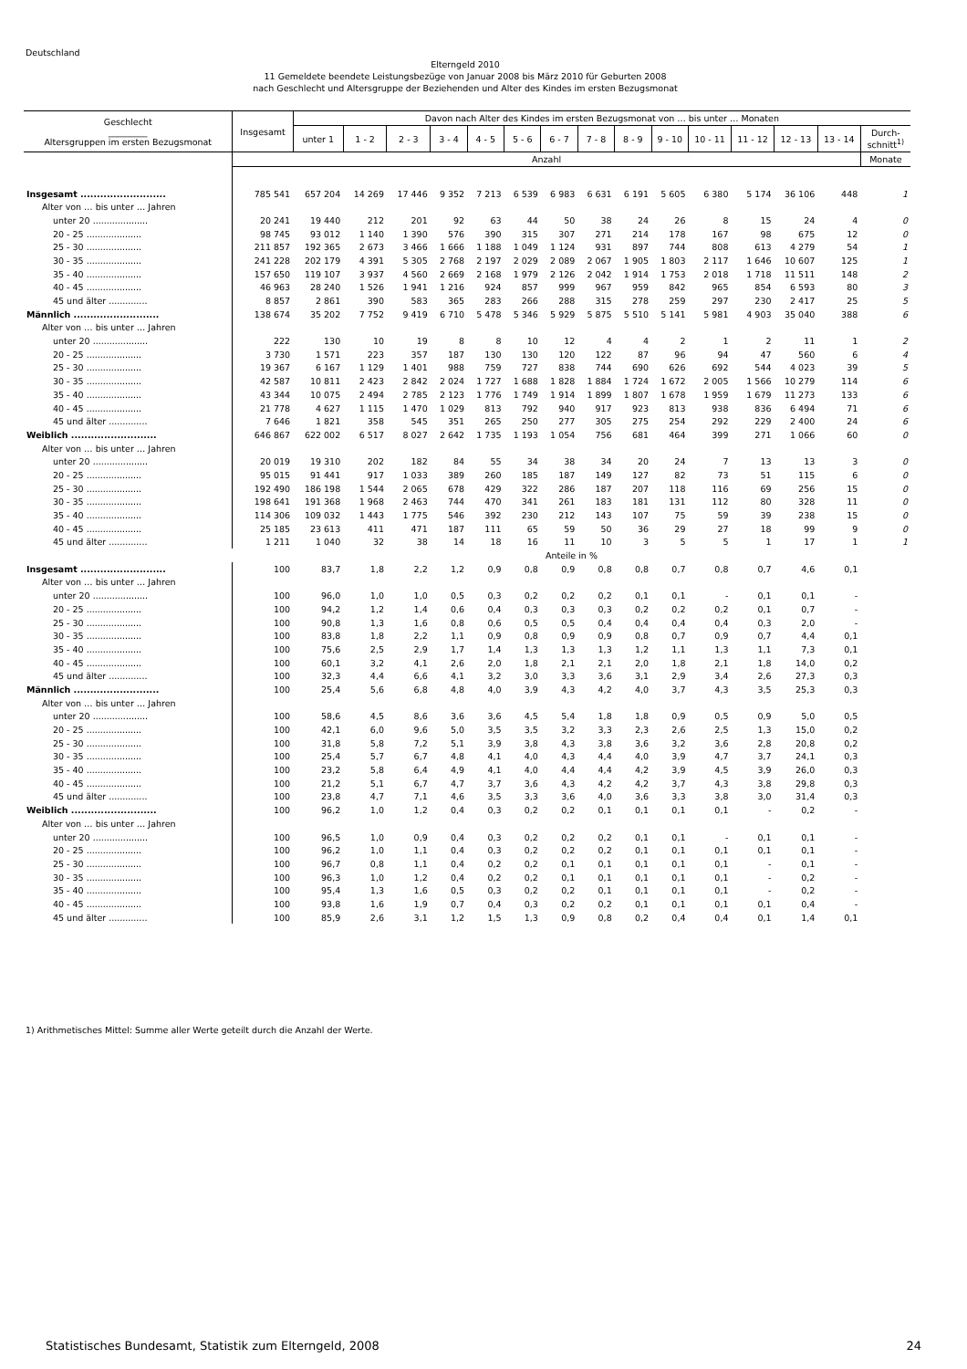Deutschland
Elterngeld 2010
11 Gemeldete beendete Leistungsbezüge von Januar 2008 bis März 2010 für Geburten 2008
nach Geschlecht und Altersgruppe der Beziehenden und Alter des Kindes im ersten Bezugsmonat
| Geschlecht _________ Altersgruppen im ersten Bezugsmonat | Insgesamt | Davon nach Alter des Kindes im ersten Bezugsmonat von … bis unter … Monaten | | | | | | | | | | | | | | |
| --- | --- | --- | --- | --- | --- | --- | --- | --- | --- | --- | --- | --- | --- | --- | --- | --- |
| | | unter 1 | 1 - 2 | 2 - 3 | 3 - 4 | 4 - 5 | 5 - 6 | 6 - 7 | 7 - 8 | 8 - 9 | 9 - 10 | 10 - 11 | 11 - 12 | 12 - 13 | 13 - 14 | Durch- schnitt<sup>1)</sup> |
| | Anzahl | | | | | | | | | | | | | | | Monate |
| Insgesamt .......................... | 785 541 | 657 204 | 14 269 | 17 446 | 9 352 | 7 213 | 6 539 | 6 983 | 6 631 | 6 191 | 5 605 | 6 380 | 5 174 | 36 106 | 448 | 1 |
| Alter von … bis unter … Jahren | | | | | | | | | | | | | | | | |
| unter 20 .................... | 20 241 | 19 440 | 212 | 201 | 92 | 63 | 44 | 50 | 38 | 24 | 26 | 8 | 15 | 24 | 4 | 0 |
| 20 - 25 .................... | 98 745 | 93 012 | 1 140 | 1 390 | 576 | 390 | 315 | 307 | 271 | 214 | 178 | 167 | 98 | 675 | 12 | 0 |
| 25 - 30 .................... | 211 857 | 192 365 | 2 673 | 3 466 | 1 666 | 1 188 | 1 049 | 1 124 | 931 | 897 | 744 | 808 | 613 | 4 279 | 54 | 1 |
| 30 - 35 .................... | 241 228 | 202 179 | 4 391 | 5 305 | 2 768 | 2 197 | 2 029 | 2 089 | 2 067 | 1 905 | 1 803 | 2 117 | 1 646 | 10 607 | 125 | 1 |
| 35 - 40 .................... | 157 650 | 119 107 | 3 937 | 4 560 | 2 669 | 2 168 | 1 979 | 2 126 | 2 042 | 1 914 | 1 753 | 2 018 | 1 718 | 11 511 | 148 | 2 |
| 40 - 45 .................... | 46 963 | 28 240 | 1 526 | 1 941 | 1 216 | 924 | 857 | 999 | 967 | 959 | 842 | 965 | 854 | 6 593 | 80 | 3 |
| 45 und älter .............. | 8 857 | 2 861 | 390 | 583 | 365 | 283 | 266 | 288 | 315 | 278 | 259 | 297 | 230 | 2 417 | 25 | 5 |
| Männlich .......................... | 138 674 | 35 202 | 7 752 | 9 419 | 6 710 | 5 478 | 5 346 | 5 929 | 5 875 | 5 510 | 5 141 | 5 981 | 4 903 | 35 040 | 388 | 6 |
| Alter von … bis unter … Jahren | | | | | | | | | | | | | | | | |
| unter 20 .................... | 222 | 130 | 10 | 19 | 8 | 8 | 10 | 12 | 4 | 4 | 2 | 1 | 2 | 11 | 1 | 2 |
| 20 - 25 .................... | 3 730 | 1 571 | 223 | 357 | 187 | 130 | 130 | 120 | 122 | 87 | 96 | 94 | 47 | 560 | 6 | 4 |
| 25 - 30 .................... | 19 367 | 6 167 | 1 129 | 1 401 | 988 | 759 | 727 | 838 | 744 | 690 | 626 | 692 | 544 | 4 023 | 39 | 5 |
| 30 - 35 .................... | 42 587 | 10 811 | 2 423 | 2 842 | 2 024 | 1 727 | 1 688 | 1 828 | 1 884 | 1 724 | 1 672 | 2 005 | 1 566 | 10 279 | 114 | 6 |
| 35 - 40 .................... | 43 344 | 10 075 | 2 494 | 2 785 | 2 123 | 1 776 | 1 749 | 1 914 | 1 899 | 1 807 | 1 678 | 1 959 | 1 679 | 11 273 | 133 | 6 |
| 40 - 45 .................... | 21 778 | 4 627 | 1 115 | 1 470 | 1 029 | 813 | 792 | 940 | 917 | 923 | 813 | 938 | 836 | 6 494 | 71 | 6 |
| 45 und älter .............. | 7 646 | 1 821 | 358 | 545 | 351 | 265 | 250 | 277 | 305 | 275 | 254 | 292 | 229 | 2 400 | 24 | 6 |
| Weiblich .......................... | 646 867 | 622 002 | 6 517 | 8 027 | 2 642 | 1 735 | 1 193 | 1 054 | 756 | 681 | 464 | 399 | 271 | 1 066 | 60 | 0 |
| Alter von … bis unter … Jahren | | | | | | | | | | | | | | | | |
| unter 20 .................... | 20 019 | 19 310 | 202 | 182 | 84 | 55 | 34 | 38 | 34 | 20 | 24 | 7 | 13 | 13 | 3 | 0 |
| 20 - 25 .................... | 95 015 | 91 441 | 917 | 1 033 | 389 | 260 | 185 | 187 | 149 | 127 | 82 | 73 | 51 | 115 | 6 | 0 |
| 25 - 30 .................... | 192 490 | 186 198 | 1 544 | 2 065 | 678 | 429 | 322 | 286 | 187 | 207 | 118 | 116 | 69 | 256 | 15 | 0 |
| 30 - 35 .................... | 198 641 | 191 368 | 1 968 | 2 463 | 744 | 470 | 341 | 261 | 183 | 181 | 131 | 112 | 80 | 328 | 11 | 0 |
| 35 - 40 .................... | 114 306 | 109 032 | 1 443 | 1 775 | 546 | 392 | 230 | 212 | 143 | 107 | 75 | 59 | 39 | 238 | 15 | 0 |
| 40 - 45 .................... | 25 185 | 23 613 | 411 | 471 | 187 | 111 | 65 | 59 | 50 | 36 | 29 | 27 | 18 | 99 | 9 | 0 |
| 45 und älter .............. | 1 211 | 1 040 | 32 | 38 | 14 | 18 | 16 | 11 | 10 | 3 | 5 | 5 | 1 | 17 | 1 | 1 |
| | Anteile in % | | | | | | | | | | | | | | | |
| Insgesamt .......................... | 100 | 83,7 | 1,8 | 2,2 | 1,2 | 0,9 | 0,8 | 0,9 | 0,8 | 0,8 | 0,7 | 0,8 | 0,7 | 4,6 | 0,1 | |
| Alter von … bis unter … Jahren | | | | | | | | | | | | | | | | |
| unter 20 .................... | 100 | 96,0 | 1,0 | 1,0 | 0,5 | 0,3 | 0,2 | 0,2 | 0,2 | 0,1 | 0,1 | - | 0,1 | 0,1 | - | |
| 20 - 25 .................... | 100 | 94,2 | 1,2 | 1,4 | 0,6 | 0,4 | 0,3 | 0,3 | 0,3 | 0,2 | 0,2 | 0,2 | 0,1 | 0,7 | - | |
| 25 - 30 .................... | 100 | 90,8 | 1,3 | 1,6 | 0,8 | 0,6 | 0,5 | 0,5 | 0,4 | 0,4 | 0,4 | 0,4 | 0,3 | 2,0 | - | |
| 30 - 35 .................... | 100 | 83,8 | 1,8 | 2,2 | 1,1 | 0,9 | 0,8 | 0,9 | 0,9 | 0,8 | 0,7 | 0,9 | 0,7 | 4,4 | 0,1 | |
| 35 - 40 .................... | 100 | 75,6 | 2,5 | 2,9 | 1,7 | 1,4 | 1,3 | 1,3 | 1,3 | 1,2 | 1,1 | 1,3 | 1,1 | 7,3 | 0,1 | |
| 40 - 45 .................... | 100 | 60,1 | 3,2 | 4,1 | 2,6 | 2,0 | 1,8 | 2,1 | 2,1 | 2,0 | 1,8 | 2,1 | 1,8 | 14,0 | 0,2 | |
| 45 und älter .............. | 100 | 32,3 | 4,4 | 6,6 | 4,1 | 3,2 | 3,0 | 3,3 | 3,6 | 3,1 | 2,9 | 3,4 | 2,6 | 27,3 | 0,3 | |
| Männlich .......................... | 100 | 25,4 | 5,6 | 6,8 | 4,8 | 4,0 | 3,9 | 4,3 | 4,2 | 4,0 | 3,7 | 4,3 | 3,5 | 25,3 | 0,3 | |
| Alter von … bis unter … Jahren | | | | | | | | | | | | | | | | |
| unter 20 .................... | 100 | 58,6 | 4,5 | 8,6 | 3,6 | 3,6 | 4,5 | 5,4 | 1,8 | 1,8 | 0,9 | 0,5 | 0,9 | 5,0 | 0,5 | |
| 20 - 25 .................... | 100 | 42,1 | 6,0 | 9,6 | 5,0 | 3,5 | 3,5 | 3,2 | 3,3 | 2,3 | 2,6 | 2,5 | 1,3 | 15,0 | 0,2 | |
| 25 - 30 .................... | 100 | 31,8 | 5,8 | 7,2 | 5,1 | 3,9 | 3,8 | 4,3 | 3,8 | 3,6 | 3,2 | 3,6 | 2,8 | 20,8 | 0,2 | |
| 30 - 35 .................... | 100 | 25,4 | 5,7 | 6,7 | 4,8 | 4,1 | 4,0 | 4,3 | 4,4 | 4,0 | 3,9 | 4,7 | 3,7 | 24,1 | 0,3 | |
| 35 - 40 .................... | 100 | 23,2 | 5,8 | 6,4 | 4,9 | 4,1 | 4,0 | 4,4 | 4,4 | 4,2 | 3,9 | 4,5 | 3,9 | 26,0 | 0,3 | |
| 40 - 45 .................... | 100 | 21,2 | 5,1 | 6,7 | 4,7 | 3,7 | 3,6 | 4,3 | 4,2 | 4,2 | 3,7 | 4,3 | 3,8 | 29,8 | 0,3 | |
| 45 und älter .............. | 100 | 23,8 | 4,7 | 7,1 | 4,6 | 3,5 | 3,3 | 3,6 | 4,0 | 3,6 | 3,3 | 3,8 | 3,0 | 31,4 | 0,3 | |
| Weiblich .......................... | 100 | 96,2 | 1,0 | 1,2 | 0,4 | 0,3 | 0,2 | 0,2 | 0,1 | 0,1 | 0,1 | 0,1 | - | 0,2 | - | |
| Alter von … bis unter … Jahren | | | | | | | | | | | | | | | | |
| unter 20 .................... | 100 | 96,5 | 1,0 | 0,9 | 0,4 | 0,3 | 0,2 | 0,2 | 0,2 | 0,1 | 0,1 | - | 0,1 | 0,1 | - | |
| 20 - 25 .................... | 100 | 96,2 | 1,0 | 1,1 | 0,4 | 0,3 | 0,2 | 0,2 | 0,2 | 0,1 | 0,1 | 0,1 | 0,1 | 0,1 | - | |
| 25 - 30 .................... | 100 | 96,7 | 0,8 | 1,1 | 0,4 | 0,2 | 0,2 | 0,1 | 0,1 | 0,1 | 0,1 | 0,1 | - | 0,1 | - | |
| 30 - 35 .................... | 100 | 96,3 | 1,0 | 1,2 | 0,4 | 0,2 | 0,2 | 0,1 | 0,1 | 0,1 | 0,1 | 0,1 | - | 0,2 | - | |
| 35 - 40 .................... | 100 | 95,4 | 1,3 | 1,6 | 0,5 | 0,3 | 0,2 | 0,2 | 0,1 | 0,1 | 0,1 | 0,1 | - | 0,2 | - | |
| 40 - 45 .................... | 100 | 93,8 | 1,6 | 1,9 | 0,7 | 0,4 | 0,3 | 0,2 | 0,2 | 0,1 | 0,1 | 0,1 | 0,1 | 0,4 | - | |
| 45 und älter .............. | 100 | 85,9 | 2,6 | 3,1 | 1,2 | 1,5 | 1,3 | 0,9 | 0,8 | 0,2 | 0,4 | 0,4 | 0,1 | 1,4 | 0,1 | |
1) Arithmetisches Mittel: Summe aller Werte geteilt durch die Anzahl der Werte.
Statistisches Bundesamt, Statistik zum Elterngeld, 2008 24